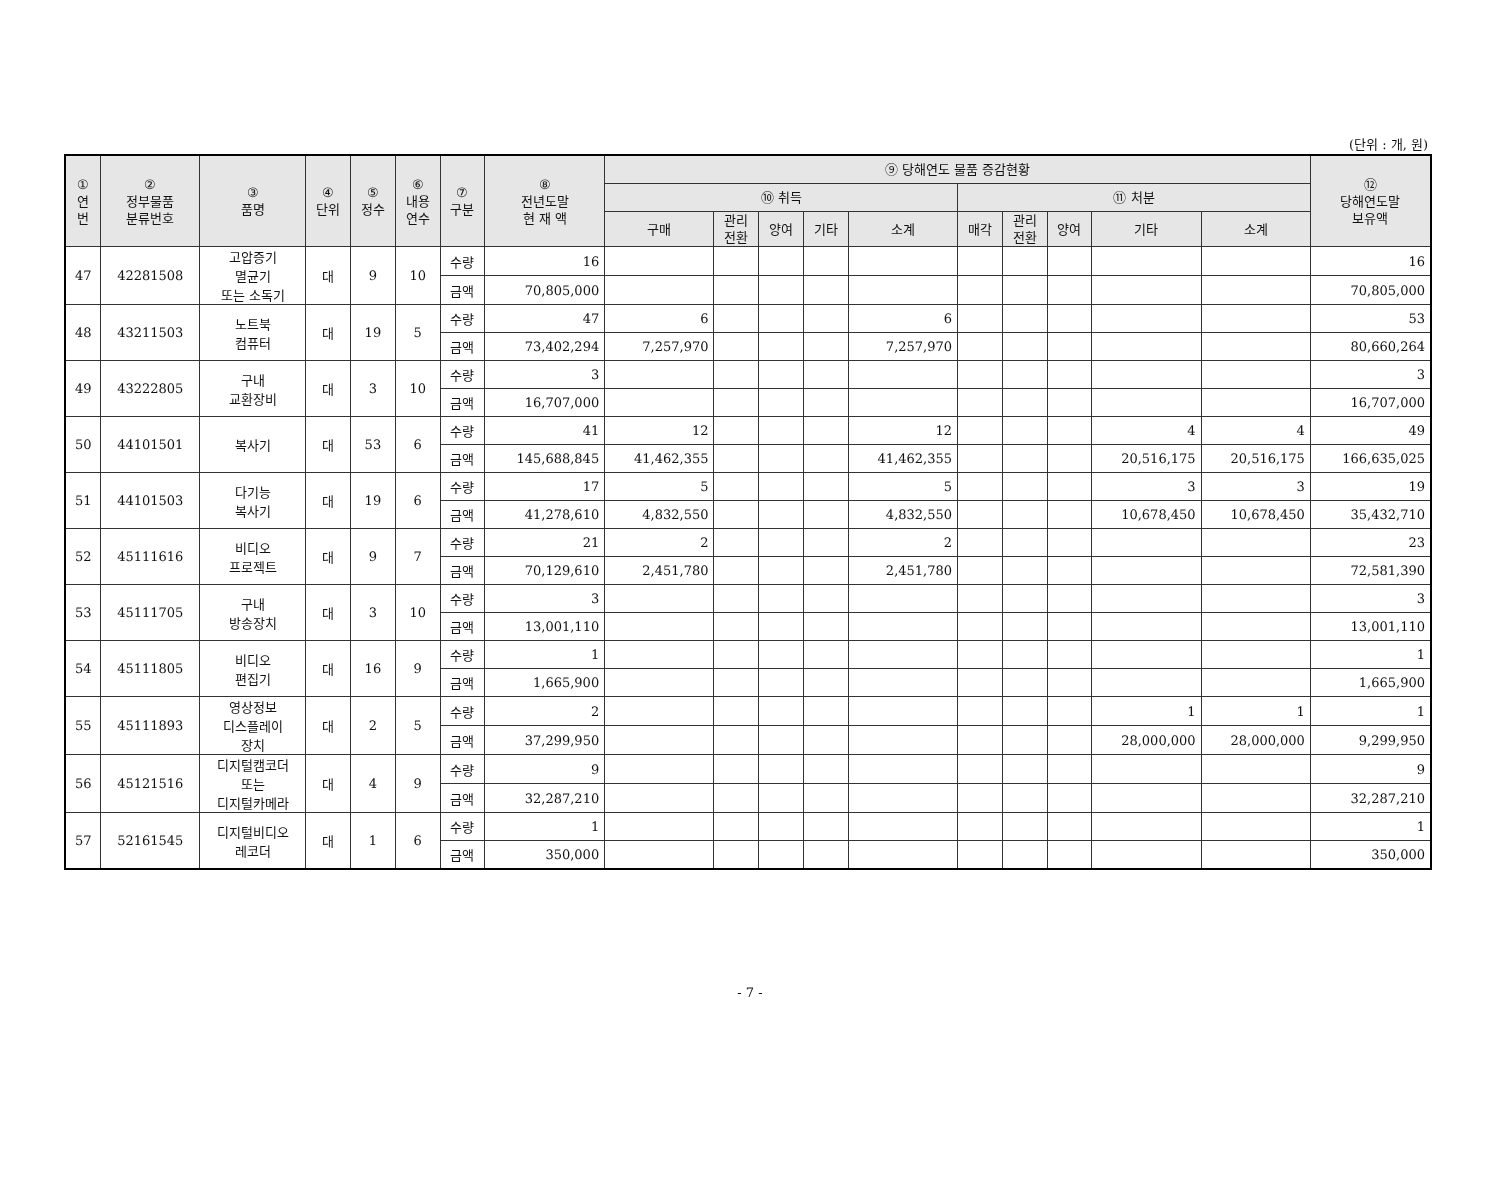(단위 : 개, 원)
| ① 연 번 | ② 정부물품 분류번호 | ③ 품명 | ④ 단위 | ⑤ 정수 | ⑥ 내용 연수 | ⑦ 구분 | ⑧ 전년도말 현 재 액 | ⑨ 당해연도 물품 증감현황 | | | | | | | | | | ⑫ 당해연도말 보유액 |
| --- | --- | --- | --- | --- | --- | --- | --- | --- | --- | --- | --- | --- | --- | --- | --- | --- | --- | --- |
| | | | | | | | | ⑩ 취득 | | | | | ⑪ 처분 | | | | | |
| | | | | | | | | 구매 | 관리 전환 | 양여 | 기타 | 소계 | 매각 | 관리 전환 | 양여 | 기타 | 소계 | |
| 47 | 42281508 | 고압증기 멸균기 또는 소독기 | 대 | 9 | 10 | 수량 | 16 | | | | | | | | | | | 16 |
| | | | | | | 금액 | 70,805,000 | | | | | | | | | | | 70,805,000 |
| 48 | 43211503 | 노트북 컴퓨터 | 대 | 19 | 5 | 수량 | 47 | 6 | | | | 6 | | | | | | 53 |
| | | | | | | 금액 | 73,402,294 | 7,257,970 | | | | 7,257,970 | | | | | | 80,660,264 |
| 49 | 43222805 | 구내 교환장비 | 대 | 3 | 10 | 수량 | 3 | | | | | | | | | | | 3 |
| | | | | | | 금액 | 16,707,000 | | | | | | | | | | | 16,707,000 |
| 50 | 44101501 | 복사기 | 대 | 53 | 6 | 수량 | 41 | 12 | | | | 12 | | | | 4 | 4 | 49 |
| | | | | | | 금액 | 145,688,845 | 41,462,355 | | | | 41,462,355 | | | | 20,516,175 | 20,516,175 | 166,635,025 |
| 51 | 44101503 | 다기능 복사기 | 대 | 19 | 6 | 수량 | 17 | 5 | | | | 5 | | | | 3 | 3 | 19 |
| | | | | | | 금액 | 41,278,610 | 4,832,550 | | | | 4,832,550 | | | | 10,678,450 | 10,678,450 | 35,432,710 |
| 52 | 45111616 | 비디오 프로젝트 | 대 | 9 | 7 | 수량 | 21 | 2 | | | | 2 | | | | | | 23 |
| | | | | | | 금액 | 70,129,610 | 2,451,780 | | | | 2,451,780 | | | | | | 72,581,390 |
| 53 | 45111705 | 구내 방송장치 | 대 | 3 | 10 | 수량 | 3 | | | | | | | | | | | 3 |
| | | | | | | 금액 | 13,001,110 | | | | | | | | | | | 13,001,110 |
| 54 | 45111805 | 비디오 편집기 | 대 | 16 | 9 | 수량 | 1 | | | | | | | | | | | 1 |
| | | | | | | 금액 | 1,665,900 | | | | | | | | | | | 1,665,900 |
| 55 | 45111893 | 영상정보 디스플레이 장치 | 대 | 2 | 5 | 수량 | 2 | | | | | | | | | 1 | 1 | 1 |
| | | | | | | 금액 | 37,299,950 | | | | | | | | | 28,000,000 | 28,000,000 | 9,299,950 |
| 56 | 45121516 | 디지털캠코더 또는 디지털카메라 | 대 | 4 | 9 | 수량 | 9 | | | | | | | | | | | 9 |
| | | | | | | 금액 | 32,287,210 | | | | | | | | | | | 32,287,210 |
| 57 | 52161545 | 디지털비디오 레코더 | 대 | 1 | 6 | 수량 | 1 | | | | | | | | | | | 1 |
| | | | | | | 금액 | 350,000 | | | | | | | | | | | 350,000 |
- 7 -